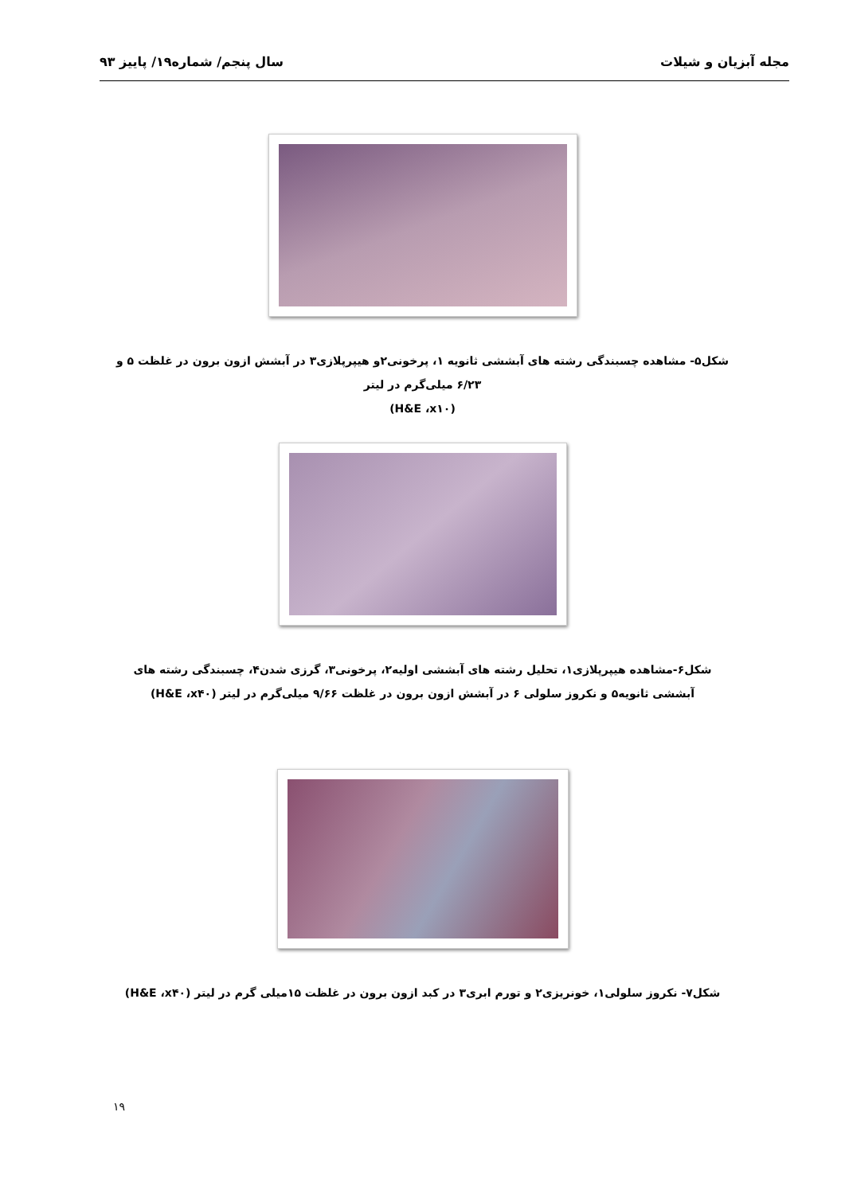مجله آبزیان و شیلات سال پنجم/ شماره۱۹/ پاییز ۹۳
شکل۵- مشاهده چسبندگی رشته های آبششی ثانویه ۱، پرخونی۲و هیپرپلازی۳ در آبشش ازون برون در غلظت ۵ و ۶/۲۳ میلی‌گرم در لیتر
(H&E ،x۱۰)
شکل۶-مشاهده هیپرپلازی۱، تحلیل رشته های آبششی اولیه۲، پرخونی۳، گرزی شدن۴، چسبندگی رشته های آبششی ثانویه۵ و نکروز سلولی ۶ در آبشش ازون برون در غلظت ۹/۶۶ میلی‌گرم در لیتر (H&E ،x۴۰)
شکل۷- نکروز سلولی۱، خونریزی۲ و تورم ابری۳ در کبد ازون برون در غلظت ۱۵میلی گرم در لیتر (H&E ،x۴۰)
۱۹